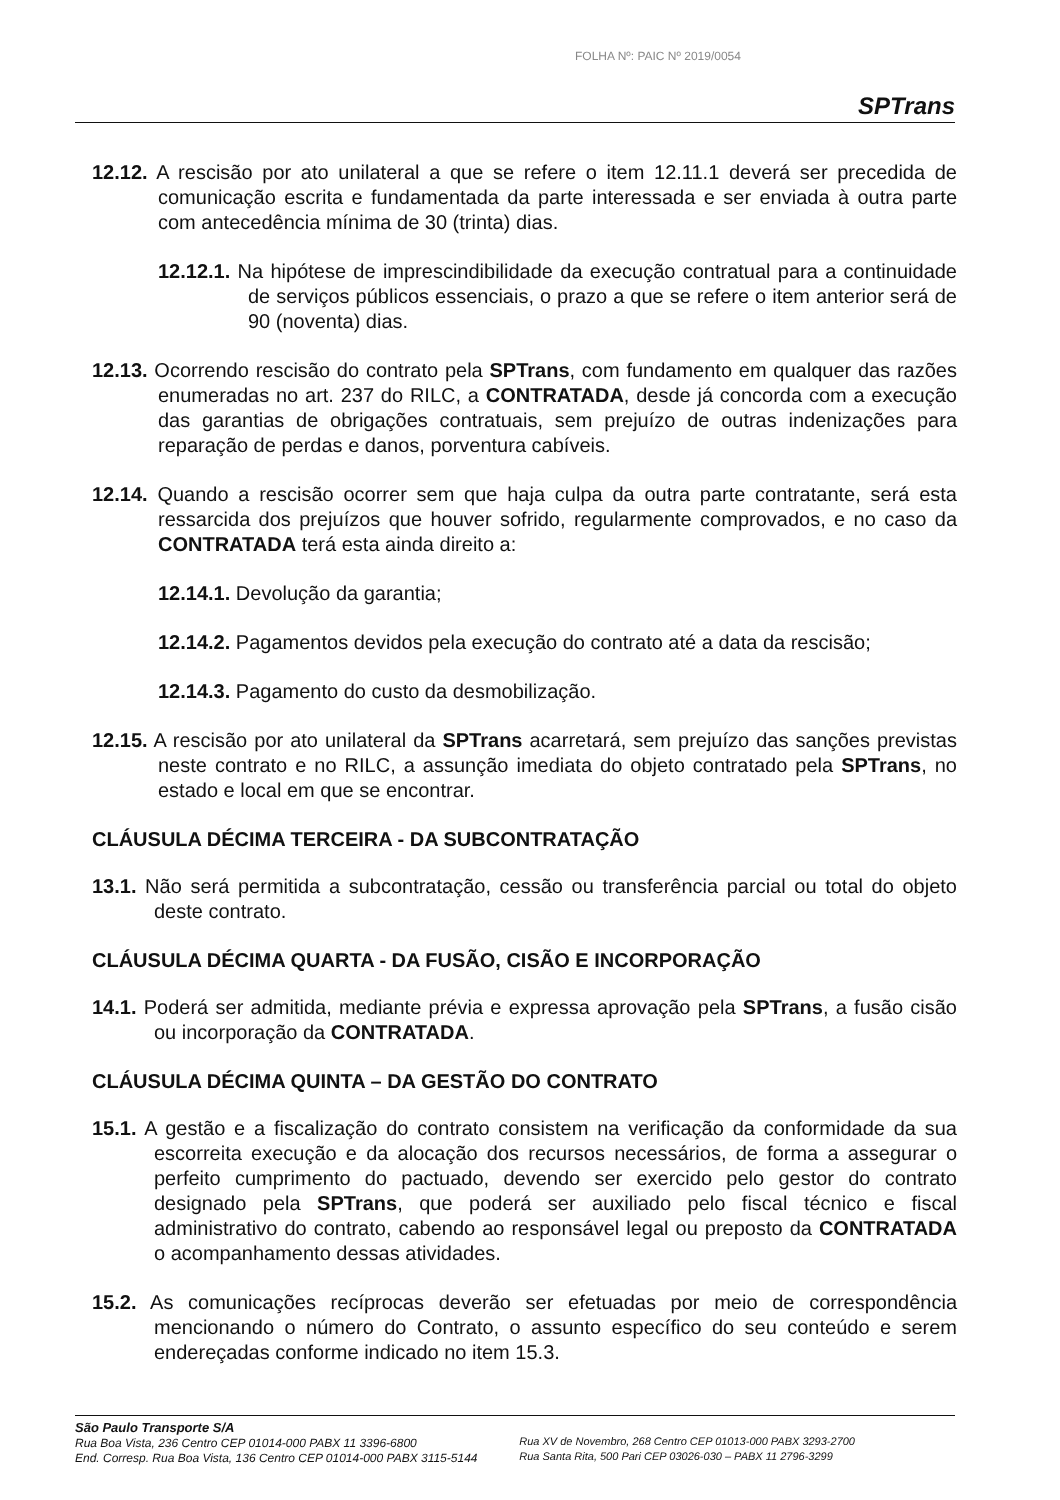FOLHA Nº: PAIC Nº 2019/0054
SPTrans
12.12. A rescisão por ato unilateral a que se refere o item 12.11.1 deverá ser precedida de comunicação escrita e fundamentada da parte interessada e ser enviada à outra parte com antecedência mínima de 30 (trinta) dias.
12.12.1. Na hipótese de imprescindibilidade da execução contratual para a continuidade de serviços públicos essenciais, o prazo a que se refere o item anterior será de 90 (noventa) dias.
12.13. Ocorrendo rescisão do contrato pela SPTrans, com fundamento em qualquer das razões enumeradas no art. 237 do RILC, a CONTRATADA, desde já concorda com a execução das garantias de obrigações contratuais, sem prejuízo de outras indenizações para reparação de perdas e danos, porventura cabíveis.
12.14. Quando a rescisão ocorrer sem que haja culpa da outra parte contratante, será esta ressarcida dos prejuízos que houver sofrido, regularmente comprovados, e no caso da CONTRATADA terá esta ainda direito a:
12.14.1. Devolução da garantia;
12.14.2. Pagamentos devidos pela execução do contrato até a data da rescisão;
12.14.3. Pagamento do custo da desmobilização.
12.15. A rescisão por ato unilateral da SPTrans acarretará, sem prejuízo das sanções previstas neste contrato e no RILC, a assunção imediata do objeto contratado pela SPTrans, no estado e local em que se encontrar.
CLÁUSULA DÉCIMA TERCEIRA - DA SUBCONTRATAÇÃO
13.1. Não será permitida a subcontratação, cessão ou transferência parcial ou total do objeto deste contrato.
CLÁUSULA DÉCIMA QUARTA - DA FUSÃO, CISÃO E INCORPORAÇÃO
14.1. Poderá ser admitida, mediante prévia e expressa aprovação pela SPTrans, a fusão cisão ou incorporação da CONTRATADA.
CLÁUSULA DÉCIMA QUINTA – DA GESTÃO DO CONTRATO
15.1. A gestão e a fiscalização do contrato consistem na verificação da conformidade da sua escorreita execução e da alocação dos recursos necessários, de forma a assegurar o perfeito cumprimento do pactuado, devendo ser exercido pelo gestor do contrato designado pela SPTrans, que poderá ser auxiliado pelo fiscal técnico e fiscal administrativo do contrato, cabendo ao responsável legal ou preposto da CONTRATADA o acompanhamento dessas atividades.
15.2. As comunicações recíprocas deverão ser efetuadas por meio de correspondência mencionando o número do Contrato, o assunto específico do seu conteúdo e serem endereçadas conforme indicado no item 15.3.
São Paulo Transporte S/A
Rua Boa Vista, 236 Centro CEP 01014-000 PABX 11 3396-6800
End. Corresp. Rua Boa Vista, 136 Centro CEP 01014-000 PABX 3115-5144
Rua XV de Novembro, 268 Centro CEP 01013-000 PABX 3293-2700
Rua Santa Rita, 500 Pari CEP 03026-030 – PABX 11 2796-3299